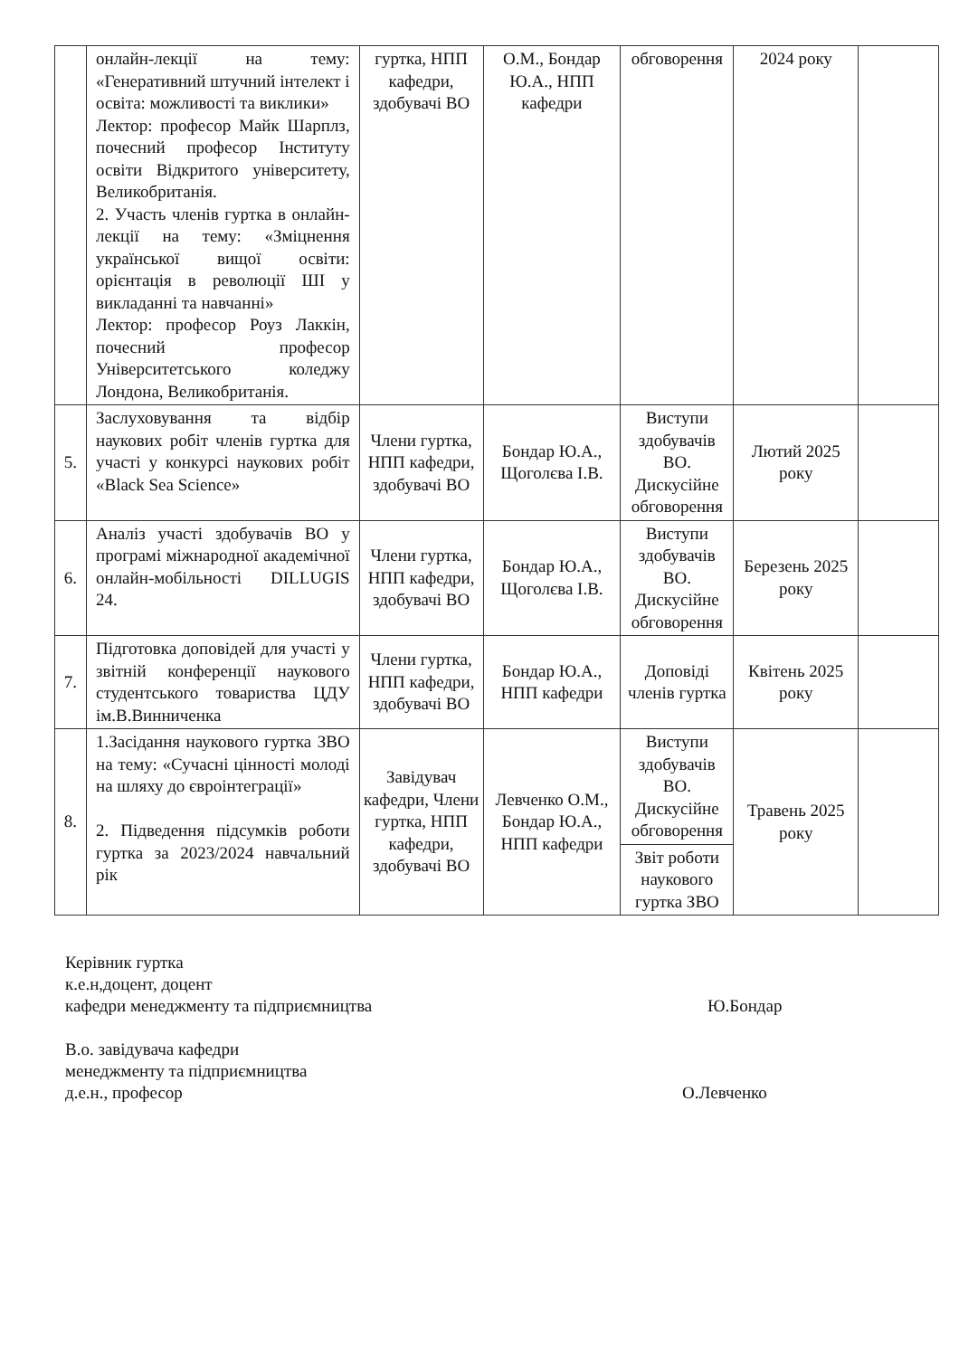| | онлайн-лекції на тему: «Генеративний штучний інтелект і освіта: можливості та виклики» Лектор: професор Майк Шарплз, почесний професор Інституту освіти Відкритого університету, Великобританія. 2. Участь членів гуртка в онлайн-лекції на тему: «Зміцнення української вищої освіти: орієнтація в революції ШІ у викладанні та навчанні» Лектор: професор Роуз Лаккін, почесний професор Університетського коледжу Лондона, Великобританія. | гуртка, НПП кафедри, здобувачі ВО | О.М., Бондар Ю.А., НПП кафедри | обговорення | 2024 року | |
| 5. | Заслуховування та відбір наукових робіт членів гуртка для участі у конкурсі наукових робіт «Black Sea Science» | Члени гуртка, НПП кафедри, здобувачі ВО | Бондар Ю.А., Щоголєва І.В. | Виступи здобувачів ВО. Дискусійне обговорення | Лютий 2025 року | |
| 6. | Аналіз участі здобувачів ВО у програмі міжнародної академічної онлайн-мобільності DILLUGIS 24. | Члени гуртка, НПП кафедри, здобувачі ВО | Бондар Ю.А., Щоголєва І.В. | Виступи здобувачів ВО. Дискусійне обговорення | Березень 2025 року | |
| 7. | Підготовка доповідей для участі у звітній конференції наукового студентського товариства ЦДУ ім.В.Винниченка | Члени гуртка, НПП кафедри, здобувачі ВО | Бондар Ю.А., НПП кафедри | Доповіді членів гуртка | Квітень 2025 року | |
| 8. | 1.Засідання наукового гуртка ЗВО на тему: «Сучасні цінності молоді на шляху до євроінтеграції» 2. Підведення підсумків роботи гуртка за 2023/2024 навчальний рік | Завідувач кафедри, Члени гуртка, НПП кафедри, здобувачі ВО | Левченко О.М., Бондар Ю.А., НПП кафедри | Виступи здобувачів ВО. Дискусійне обговорення | Травень 2025 року | |
| | | | | Звіт роботи наукового гуртка ЗВО | | |
Керівник гуртка
к.е.н,доцент, доцент
кафедри менеджменту та підприємництва
Ю.Бондар
В.о. завідувача кафедри
менеджменту та підприємництва
д.е.н., професор
О.Левченко